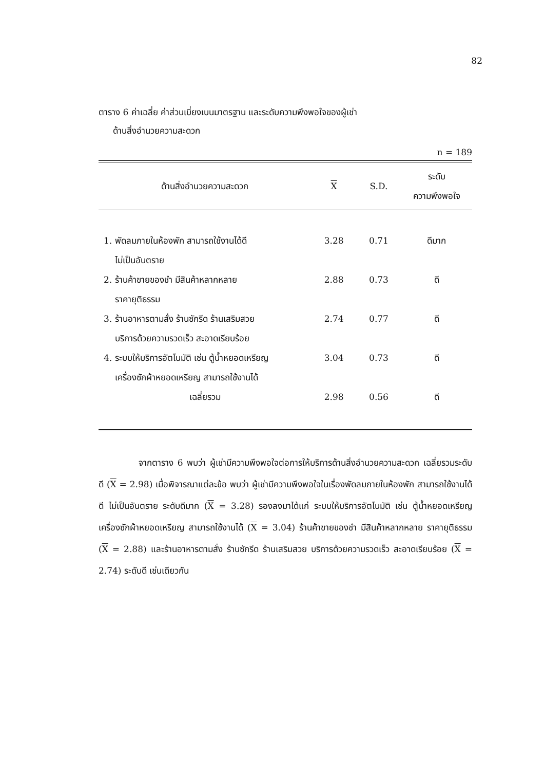82
ตาราง 6 ค่าเฉลี่ย ค่าส่วนเบี่ยงเบนมาตรฐาน และระดับความพึงพอใจของผู้เช่า
ด้านสิ่งอำนวยความสะดวก
n = 189
| ด้านสิ่งอำนวยความสะดวก | X | S.D. | ระดับ ความพึงพอใจ |
| --- | --- | --- | --- |
| 1. พัดลมภายในห้องพัก สามารถใช้งานได้ดี ไม่เป็นอันตราย | 3.28 | 0.71 | ดีมาก |
| 2. ร้านค้าขายของชำ มีสินค้าหลากหลาย ราคายุติธรรม | 2.88 | 0.73 | ดี |
| 3. ร้านอาหารตามสั่ง ร้านซักรีด ร้านเสริมสวย บริการด้วยความรวดเร็ว สะอาดเรียบร้อย | 2.74 | 0.77 | ดี |
| 4. ระบบให้บริการอัตโนมัติ เช่น ตู้น้ำหยอดเหรียญ เครื่องซักผ้าหยอดเหรียญ สามารถใช้งานได้ | 3.04 | 0.73 | ดี |
| เฉลี่ยรวม | 2.98 | 0.56 | ดี |
จากตาราง 6 พบว่า ผู้เช่ามีความพึงพอใจต่อการให้บริการด้านสิ่งอำนวยความสะดวก เฉลี่ยรวมระดับดี (X = 2.98) เมื่อพิจารณาแต่ละข้อ พบว่า ผู้เช่ามีความพึงพอใจในเรื่องพัดลมภายในห้องพัก สามารถใช้งานได้ดี ไม่เป็นอันตราย ระดับดีมาก (X = 3.28) รองลงมาได้แก่ ระบบให้บริการอัตโนมัติ เช่น ตู้น้ำหยอดเหรียญ เครื่องซักผ้าหยอดเหรียญ สามารถใช้งานได้ (X = 3.04) ร้านค้าขายของชำ มีสินค้าหลากหลาย ราคายุติธรรม (X = 2.88) และร้านอาหารตามสั่ง ร้านซักรีด ร้านเสริมสวย บริการด้วยความรวดเร็ว สะอาดเรียบร้อย (X = 2.74) ระดับดี เช่นเดียวกัน